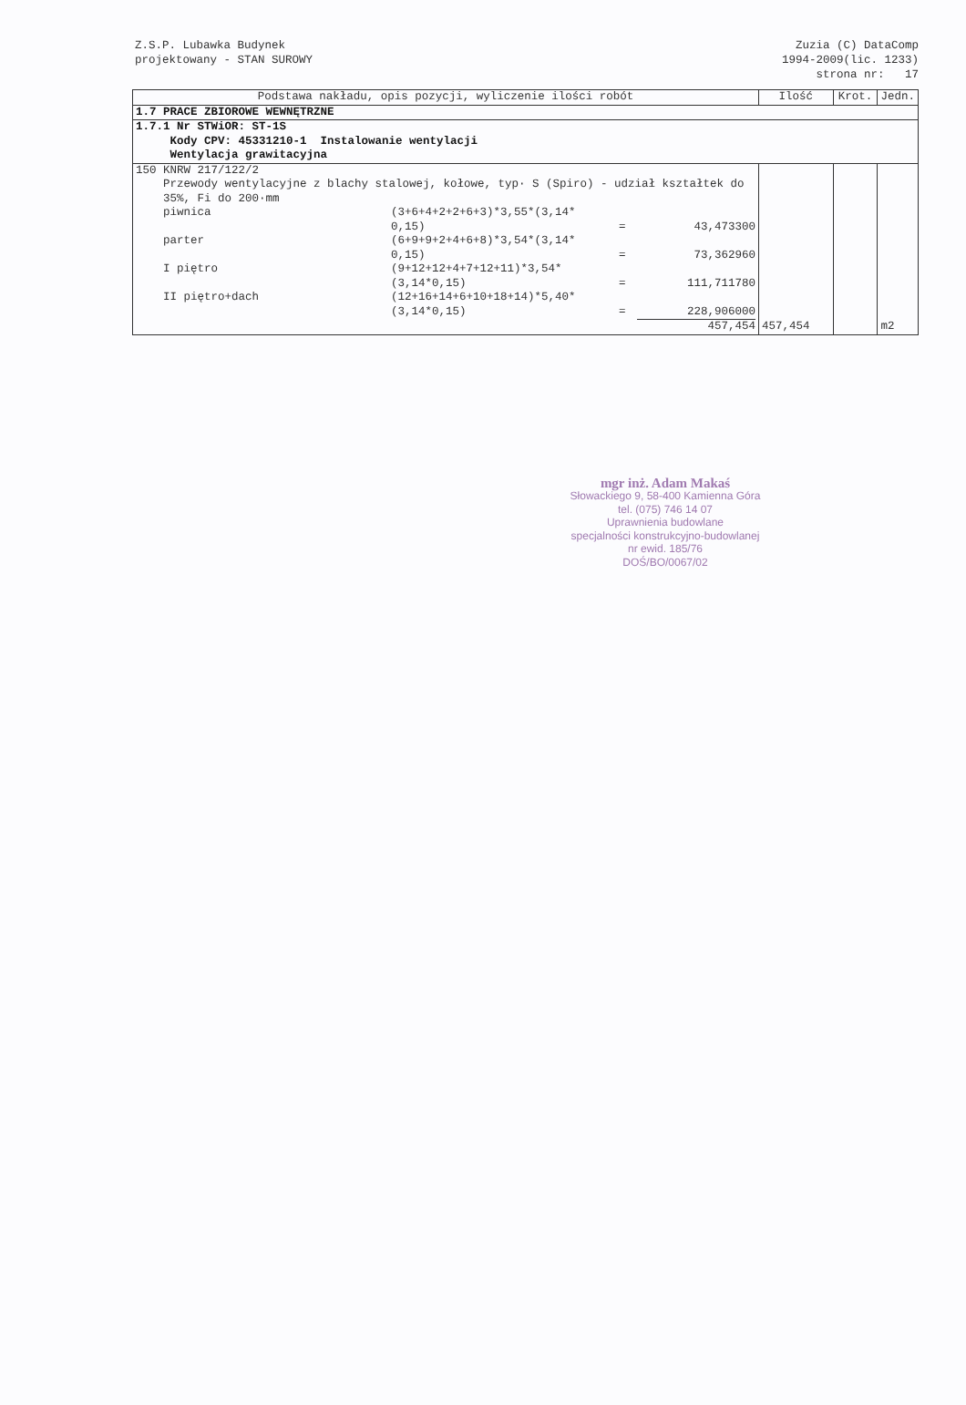Z.S.P. Lubawka Budynek
projektowany - STAN SUROWY
Zuzia (C) DataComp
1994-2009(lic. 1233)
strona nr: 17
| Podstawa nakładu, opis pozycji, wyliczenie ilości robót | Ilość | Krot. | Jedn. |
| --- | --- | --- | --- |
| 1.7 PRACE ZBIOROWE WEWNĘTRZNE | | | |
| 1.7.1 Nr STWiOR: ST-1S Kody CPV: 45331210-1 Instalowanie wentylacji Wentylacja grawitacyjna | | | |
| 150 KNRW 217/122/2 Przewody wentylacyjne z blachy stalowej, kołowe, typ· S (Spiro) - udział kształtek do 35%, Fi do 200·mm piwnica (3+6+4+2+2+6+3)*3,55*(3,14* 0,15) = 43,473300 parter (6+9+9+2+4+6+8)*3,54*(3,14* 0,15) = 73,362960 I piętro (9+12+12+4+7+12+11)*3,54* (3,14*0,15) = 111,711780 II piętro+dach (12+16+14+6+10+18+14)*5,40* (3,14*0,15) = 228,906000 457,454 | 457,454 | | m2 |
mgr inż. Adam Makaś
Słowackiego 9, 58-400 Kamienna Góra
tel. (075) 746 14 07
Uprawnienia budowlane
specjalności konstrukcyjno-budowlanej
nr ewid. 185/76
DOŚ/BO/0067/02